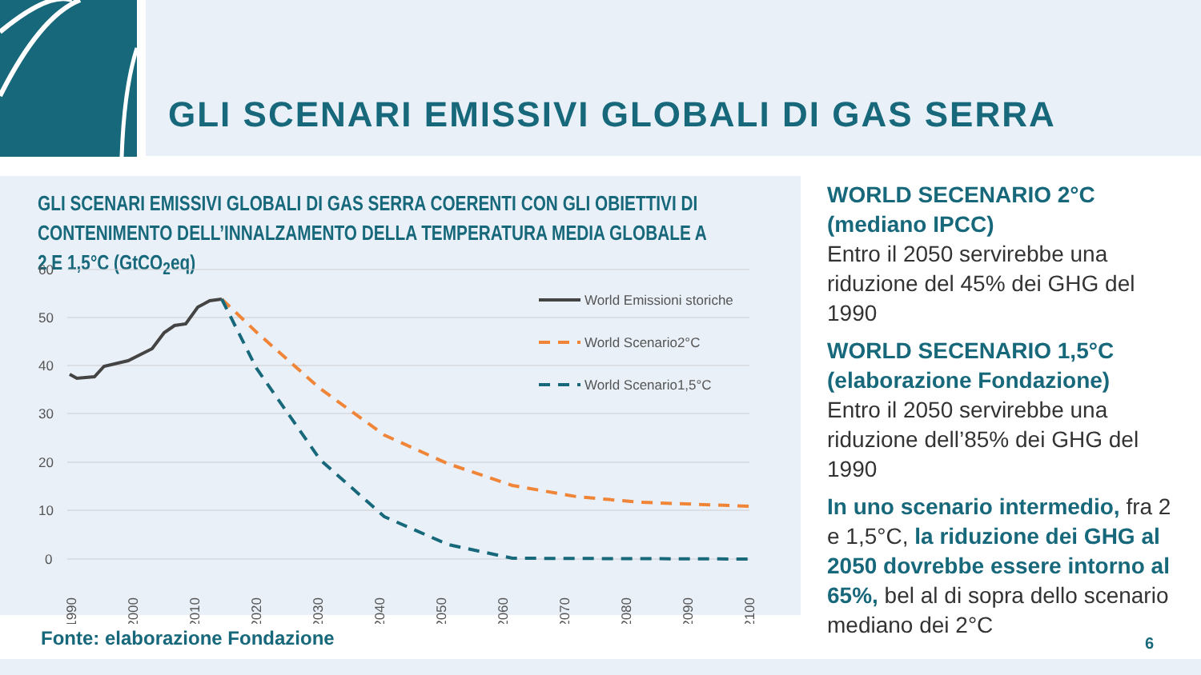GLI SCENARI EMISSIVI GLOBALI DI GAS SERRA
GLI SCENARI EMISSIVI GLOBALI DI GAS SERRA COERENTI CON GLI OBIETTIVI DI CONTENIMENTO DELL’INNALZAMENTO DELLA TEMPERATURA MEDIA GLOBALE A 2 E 1,5°C (GtCO<sub>2</sub>eq)
60
50
40
30
20
10
0
World Emissioni storiche
World Scenario2°C
World Scenario1,5°C
1990
2000
2010
2020
2030
2040
2050
2060
2070
2080
2090
2100
WORLD SECENARIO 2°C
(mediano IPCC)
Entro il 2050 servirebbe una riduzione del 45% dei GHG del 1990
WORLD SECENARIO 1,5°C
(elaborazione Fondazione)
Entro il 2050 servirebbe una riduzione dell’85% dei GHG del 1990
In uno scenario intermedio, fra 2 e 1,5°C, la riduzione dei GHG al 2050 dovrebbe essere intorno al 65%, bel al di sopra dello scenario mediano dei 2°C
Fonte: elaborazione Fondazione 6